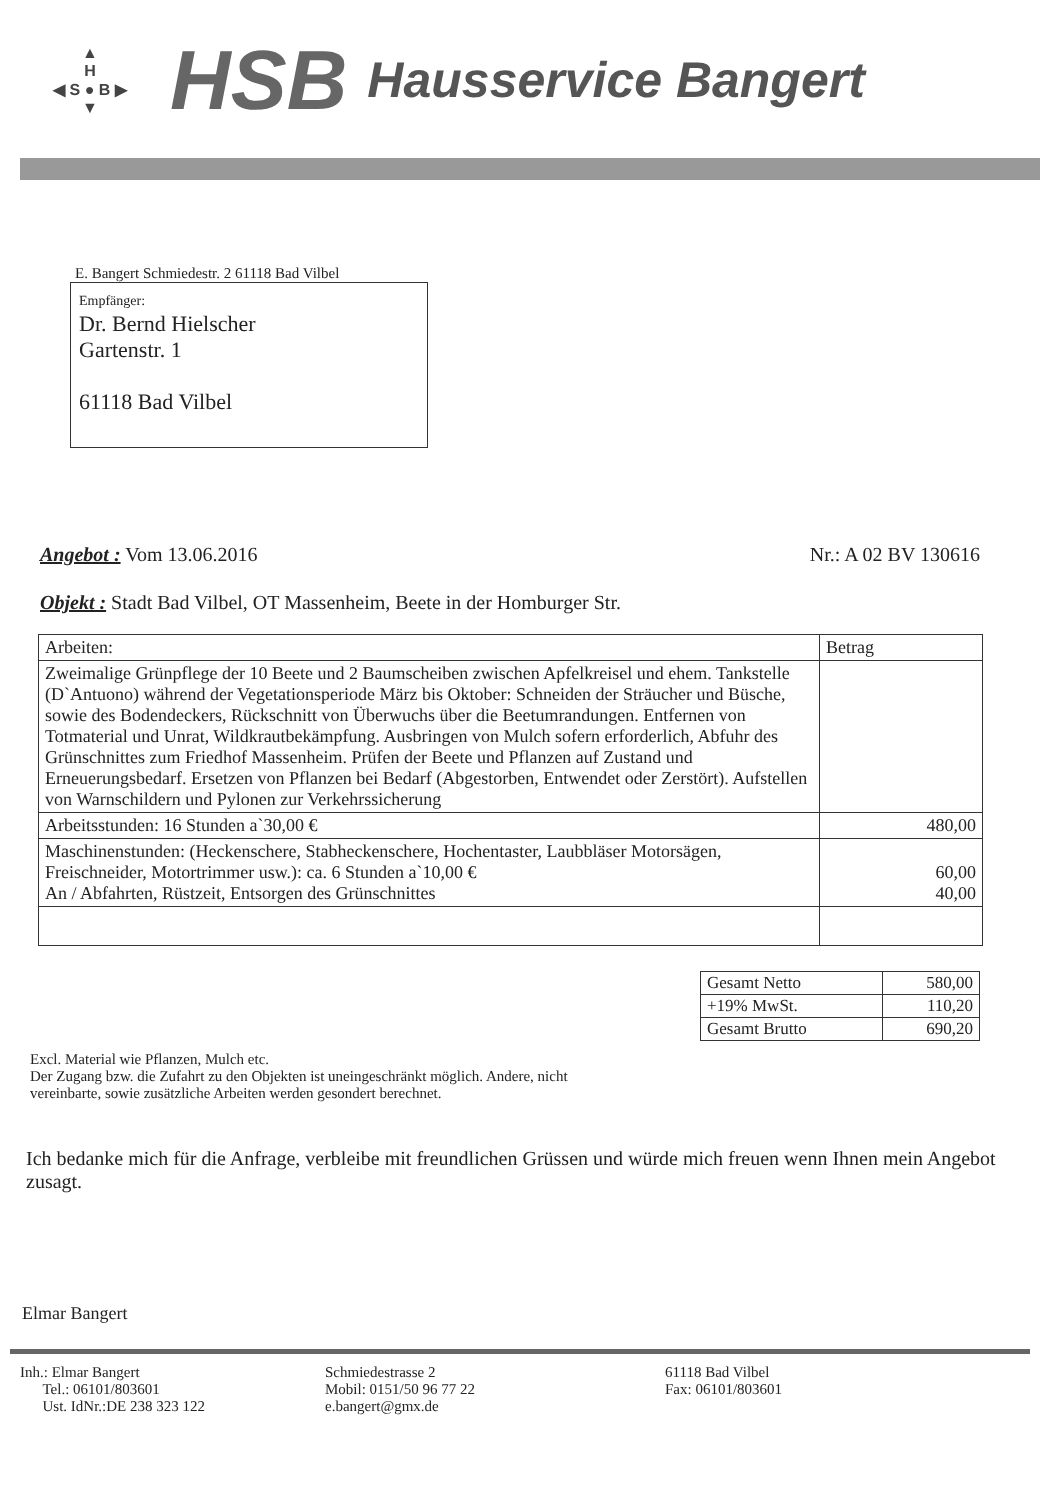▲
H
◀ S ● B ▶
▼
HSB
Hausservice Bangert
E. Bangert Schmiedestr. 2 61118 Bad Vilbel
Empfänger:
Dr. Bernd Hielscher
Gartenstr. 1
61118 Bad Vilbel
Angebot : Vom 13.06.2016 Nr.: A 02 BV 130616
Objekt : Stadt Bad Vilbel, OT Massenheim, Beete in der Homburger Str.
| Arbeiten: | Betrag |
| --- | --- |
| Zweimalige Grünpflege der 10 Beete und 2 Baumscheiben zwischen Apfelkreisel und ehem. Tankstelle (D`Antuono) während der Vegetationsperiode März bis Oktober: Schneiden der Sträucher und Büsche, sowie des Bodendeckers, Rückschnitt von Überwuchs über die Beetumrandungen. Entfernen von Totmaterial und Unrat, Wildkrautbekämpfung. Ausbringen von Mulch sofern erforderlich, Abfuhr des Grünschnittes zum Friedhof Massenheim. Prüfen der Beete und Pflanzen auf Zustand und Erneuerungsbedarf. Ersetzen von Pflanzen bei Bedarf (Abgestorben, Entwendet oder Zerstört). Aufstellen von Warnschildern und Pylonen zur Verkehrssicherung | |
| Arbeitsstunden: 16 Stunden a`30,00 € | 480,00 |
| Maschinenstunden: (Heckenschere, Stabheckenschere, Hochentaster, Laubbläser Motorsägen, Freischneider, Motortrimmer usw.): ca. 6 Stunden a`10,00 € An / Abfahrten, Rüstzeit, Entsorgen des Grünschnittes | 60,00 40,00 |
| Gesamt Netto | 580,00 |
| +19% MwSt. | 110,20 |
| Gesamt Brutto | 690,20 |
Excl. Material wie Pflanzen, Mulch etc.
Der Zugang bzw. die Zufahrt zu den Objekten ist uneingeschränkt möglich. Andere, nicht
vereinbarte, sowie zusätzliche Arbeiten werden gesondert berechnet.
Ich bedanke mich für die Anfrage, verbleibe mit freundlichen Grüssen und würde mich freuen wenn Ihnen mein Angebot zusagt.
Elmar Bangert
Inh.: Elmar Bangert
Tel.: 06101/803601
Ust. IdNr.:DE 238 323 122
Schmiedestrasse 2
Mobil: 0151/50 96 77 22
e.bangert@gmx.de
61118 Bad Vilbel
Fax: 06101/803601